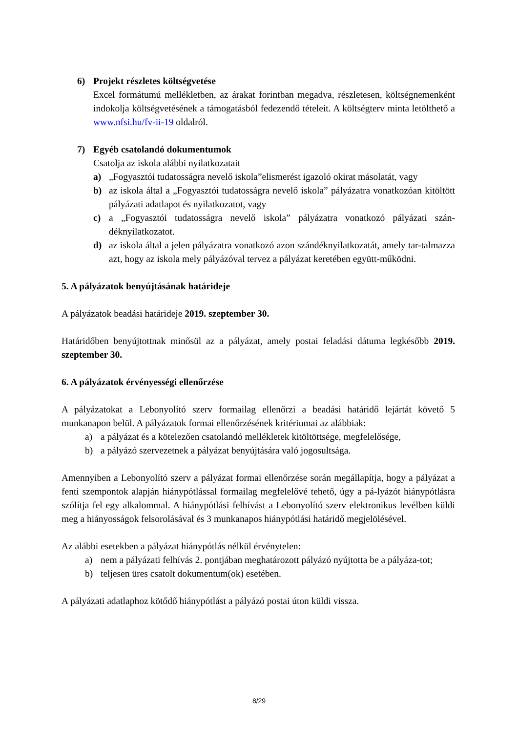6) Projekt részletes költségvetése
Excel formátumú mellékletben, az árakat forintban megadva, részletesen, költségnemenként indokolja költségvetésének a támogatásból fedezendő tételeit. A költségterv minta letölthető a www.nfsi.hu/fv-ii-19 oldalról.
7) Egyéb csatolandó dokumentumok
Csatolja az iskola alábbi nyilatkozatait
a) „Fogyasztói tudatosságra nevelő iskola”elismerést igazoló okirat másolatát, vagy
b) az iskola által a „Fogyasztói tudatosságra nevelő iskola” pályázatra vonatkozóan kitöltött pályázati adatlapot és nyilatkozatot, vagy
c) a „Fogyasztói tudatosságra nevelő iskola” pályázatra vonatkozó pályázati szán-déknyilatkozatot.
d) az iskola által a jelen pályázatra vonatkozó azon szándéknyilatkozatát, amely tar-talmazza azt, hogy az iskola mely pályázóval tervez a pályázat keretében együtt-működni.
5. A pályázatok benyújtásának határideje
A pályázatok beadási határideje 2019. szeptember 30.
Határidőben benyújtottnak minősül az a pályázat, amely postai feladási dátuma legkésőbb 2019. szeptember 30.
6. A pályázatok érvényességi ellenőrzése
A pályázatokat a Lebonyolító szerv formailag ellenőrzi a beadási határidő lejártát követő 5 munkanapon belül. A pályázatok formai ellenőrzésének kritériumai az alábbiak:
a) a pályázat és a kötelezően csatolandó mellékletek kitöltöttsége, megfelelősége,
b) a pályázó szervezetnek a pályázat benyújtására való jogosultsága.
Amennyiben a Lebonyolító szerv a pályázat formai ellenőrzése során megállapítja, hogy a pályázat a fenti szempontok alapján hiánypótlással formailag megfelelővé tehető, úgy a pá-lyázót hiánypótlásra szólítja fel egy alkalommal. A hiánypótlási felhívást a Lebonyolító szerv elektronikus levélben küldi meg a hiányosságok felsorolásával és 3 munkanapos hiánypótlási határidő megjelölésével.
Az alábbi esetekben a pályázat hiánypótlás nélkül érvénytelen:
a) nem a pályázati felhívás 2. pontjában meghatározott pályázó nyújtotta be a pályáza-tot;
b) teljesen üres csatolt dokumentum(ok) esetében.
A pályázati adatlaphoz kötődő hiánypótlást a pályázó postai úton küldi vissza.
8/29